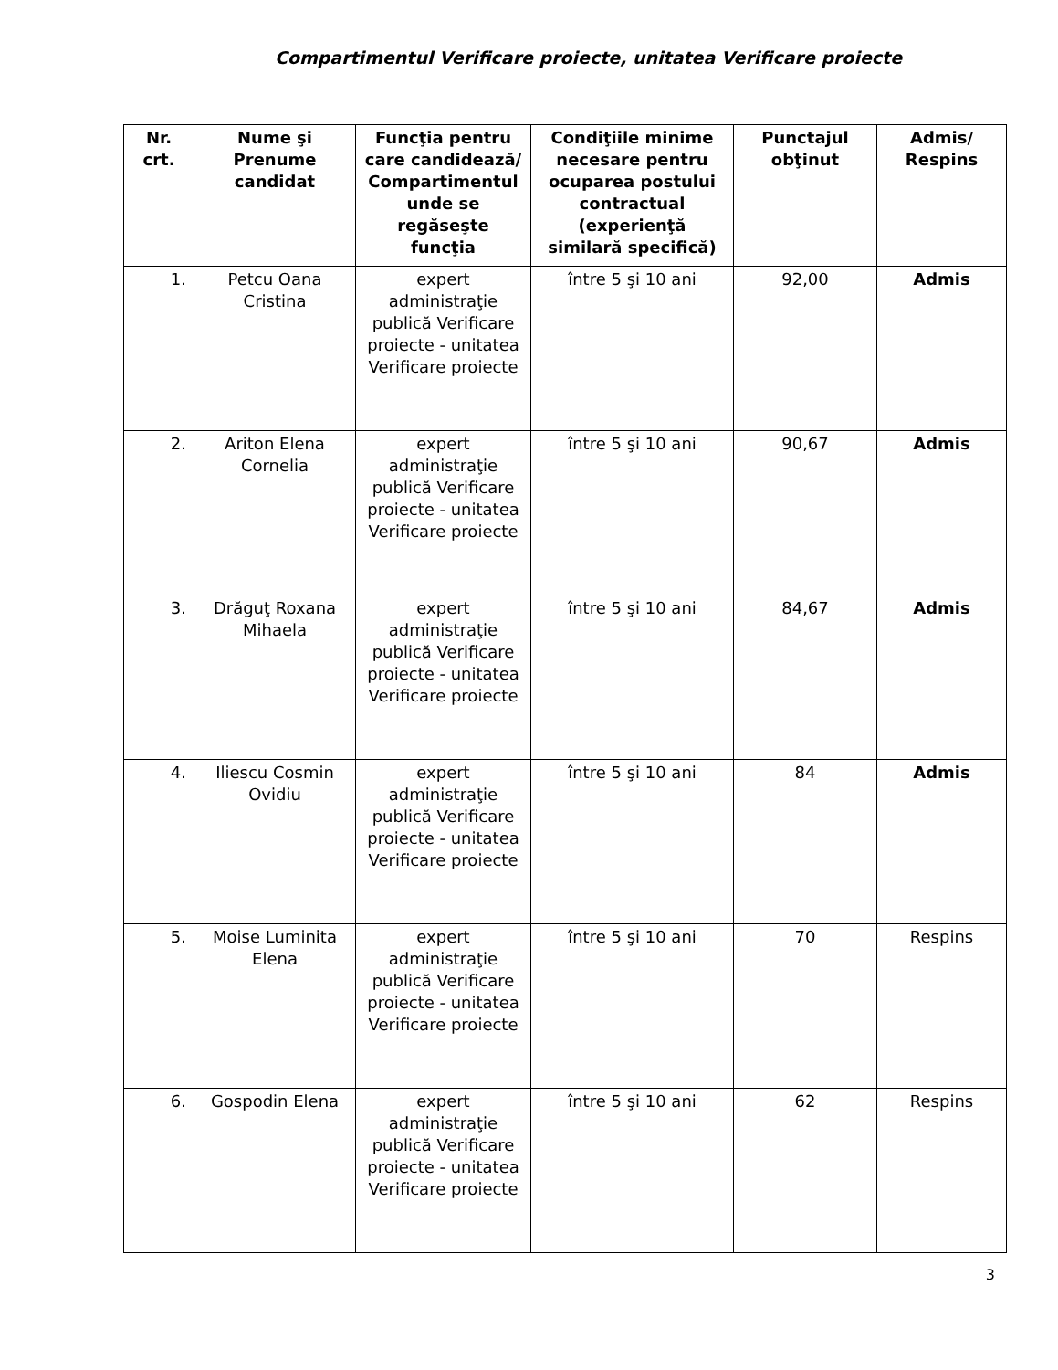Compartimentul Verificare proiecte, unitatea Verificare proiecte
| Nr. crt. | Nume şi Prenume candidat | Funcţia pentru care candidează/ Compartimentul unde se regăseşte funcţia | Condiţiile minime necesare pentru ocuparea postului contractual (experienţă similară specifică) | Punctajul obţinut | Admis/ Respins |
| --- | --- | --- | --- | --- | --- |
| 1. | Petcu Oana Cristina | expert administraţie publică Verificare proiecte - unitatea Verificare proiecte | între 5 şi 10 ani | 92,00 | Admis |
| 2. | Ariton Elena Cornelia | expert administraţie publică Verificare proiecte - unitatea Verificare proiecte | între 5 şi 10 ani | 90,67 | Admis |
| 3. | Drăguţ Roxana Mihaela | expert administraţie publică Verificare proiecte - unitatea Verificare proiecte | între 5 şi 10 ani | 84,67 | Admis |
| 4. | Iliescu Cosmin Ovidiu | expert administraţie publică Verificare proiecte - unitatea Verificare proiecte | între 5 şi 10 ani | 84 | Admis |
| 5. | Moise Luminita Elena | expert administraţie publică Verificare proiecte - unitatea Verificare proiecte | între 5 şi 10 ani | 70 | Respins |
| 6. | Gospodin Elena | expert administraţie publică Verificare proiecte - unitatea Verificare proiecte | între 5 şi 10 ani | 62 | Respins |
3